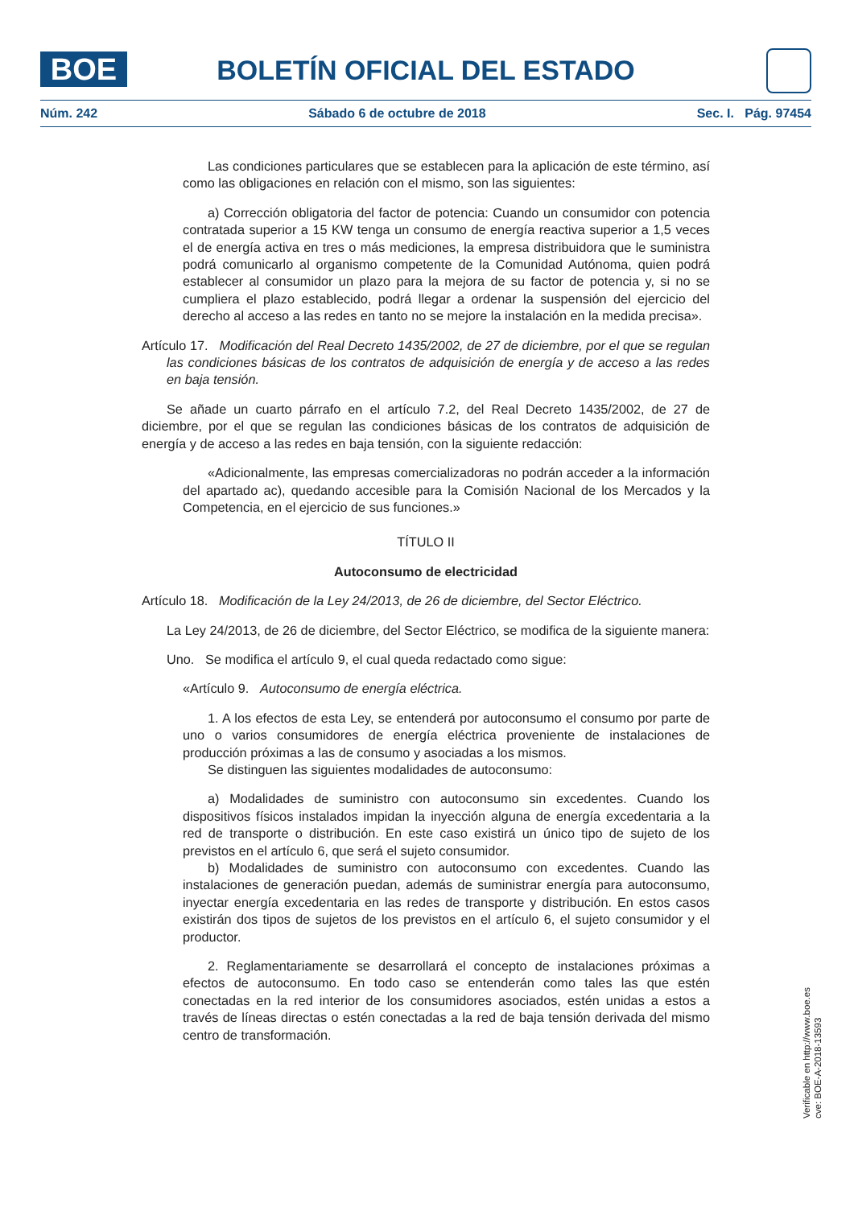BOE BOLETÍN OFICIAL DEL ESTADO
Núm. 242 Sábado 6 de octubre de 2018 Sec. I. Pág. 97454
Las condiciones particulares que se establecen para la aplicación de este término, así como las obligaciones en relación con el mismo, son las siguientes:
a) Corrección obligatoria del factor de potencia: Cuando un consumidor con potencia contratada superior a 15 KW tenga un consumo de energía reactiva superior a 1,5 veces el de energía activa en tres o más mediciones, la empresa distribuidora que le suministra podrá comunicarlo al organismo competente de la Comunidad Autónoma, quien podrá establecer al consumidor un plazo para la mejora de su factor de potencia y, si no se cumpliera el plazo establecido, podrá llegar a ordenar la suspensión del ejercicio del derecho al acceso a las redes en tanto no se mejore la instalación en la medida precisa».
Artículo 17. Modificación del Real Decreto 1435/2002, de 27 de diciembre, por el que se regulan las condiciones básicas de los contratos de adquisición de energía y de acceso a las redes en baja tensión.
Se añade un cuarto párrafo en el artículo 7.2, del Real Decreto 1435/2002, de 27 de diciembre, por el que se regulan las condiciones básicas de los contratos de adquisición de energía y de acceso a las redes en baja tensión, con la siguiente redacción:
«Adicionalmente, las empresas comercializadoras no podrán acceder a la información del apartado ac), quedando accesible para la Comisión Nacional de los Mercados y la Competencia, en el ejercicio de sus funciones.»
TÍTULO II
Autoconsumo de electricidad
Artículo 18. Modificación de la Ley 24/2013, de 26 de diciembre, del Sector Eléctrico.
La Ley 24/2013, de 26 de diciembre, del Sector Eléctrico, se modifica de la siguiente manera:
Uno. Se modifica el artículo 9, el cual queda redactado como sigue:
«Artículo 9. Autoconsumo de energía eléctrica.
1. A los efectos de esta Ley, se entenderá por autoconsumo el consumo por parte de uno o varios consumidores de energía eléctrica proveniente de instalaciones de producción próximas a las de consumo y asociadas a los mismos.
Se distinguen las siguientes modalidades de autoconsumo:
a) Modalidades de suministro con autoconsumo sin excedentes. Cuando los dispositivos físicos instalados impidan la inyección alguna de energía excedentaria a la red de transporte o distribución. En este caso existirá un único tipo de sujeto de los previstos en el artículo 6, que será el sujeto consumidor.
b) Modalidades de suministro con autoconsumo con excedentes. Cuando las instalaciones de generación puedan, además de suministrar energía para autoconsumo, inyectar energía excedentaria en las redes de transporte y distribución. En estos casos existirán dos tipos de sujetos de los previstos en el artículo 6, el sujeto consumidor y el productor.
2. Reglamentariamente se desarrollará el concepto de instalaciones próximas a efectos de autoconsumo. En todo caso se entenderán como tales las que estén conectadas en la red interior de los consumidores asociados, estén unidas a estos a través de líneas directas o estén conectadas a la red de baja tensión derivada del mismo centro de transformación.
Verificable en http://www.boe.es
cve: BOE-A-2018-13593